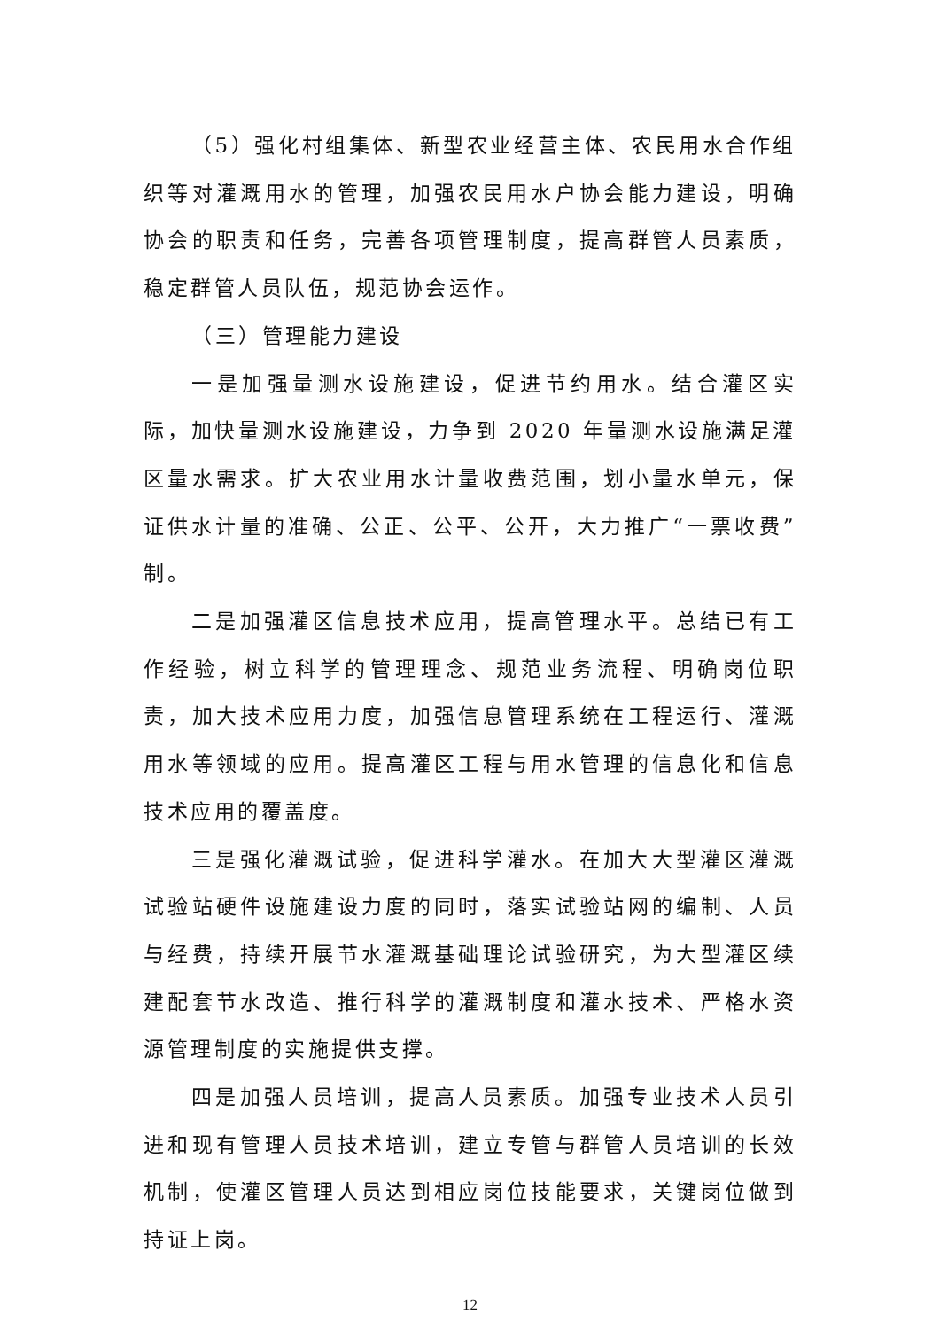（5）强化村组集体、新型农业经营主体、农民用水合作组织等对灌溉用水的管理，加强农民用水户协会能力建设，明确协会的职责和任务，完善各项管理制度，提高群管人员素质，稳定群管人员队伍，规范协会运作。
（三）管理能力建设
一是加强量测水设施建设，促进节约用水。结合灌区实际，加快量测水设施建设，力争到 2020 年量测水设施满足灌区量水需求。扩大农业用水计量收费范围，划小量水单元，保证供水计量的准确、公正、公平、公开，大力推广“一票收费”制。
二是加强灌区信息技术应用，提高管理水平。总结已有工作经验，树立科学的管理理念、规范业务流程、明确岗位职责，加大技术应用力度，加强信息管理系统在工程运行、灌溉用水等领域的应用。提高灌区工程与用水管理的信息化和信息技术应用的覆盖度。
三是强化灌溉试验，促进科学灌水。在加大大型灌区灌溉试验站硬件设施建设力度的同时，落实试验站网的编制、人员与经费，持续开展节水灌溉基础理论试验研究，为大型灌区续建配套节水改造、推行科学的灌溉制度和灌水技术、严格水资源管理制度的实施提供支撑。
四是加强人员培训，提高人员素质。加强专业技术人员引进和现有管理人员技术培训，建立专管与群管人员培训的长效机制，使灌区管理人员达到相应岗位技能要求，关键岗位做到持证上岗。
12